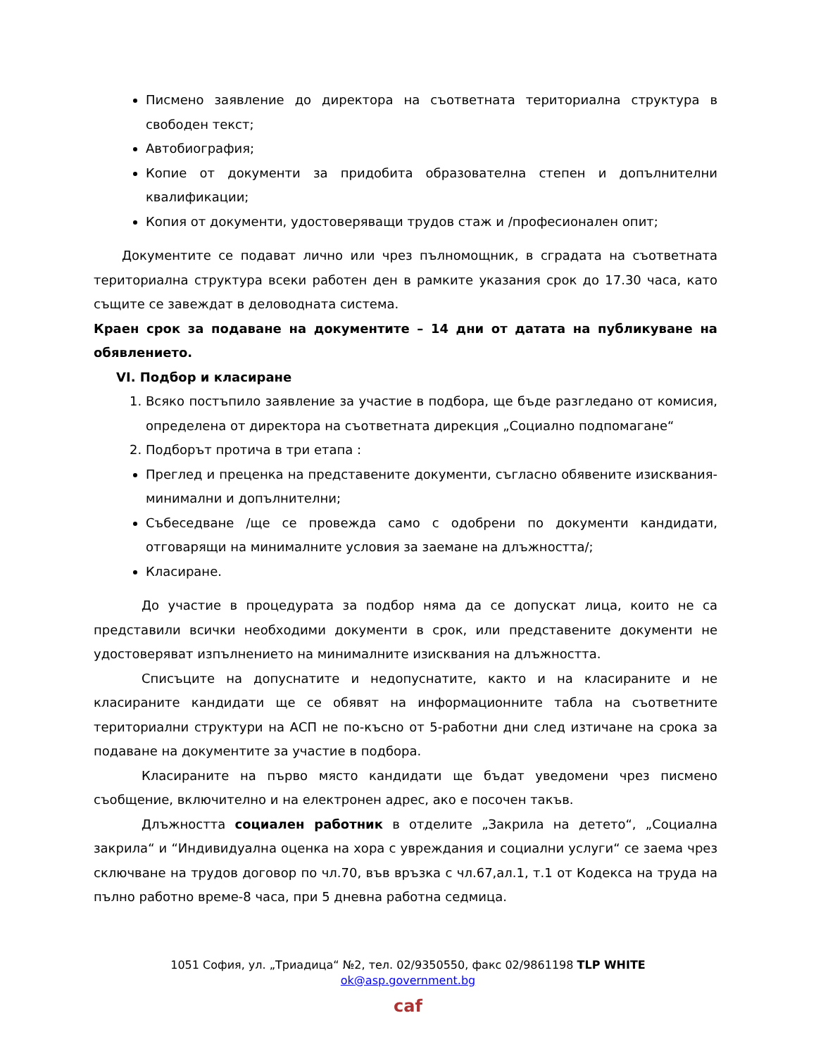Писмено заявление до директора на съответната териториална структура в свободен текст;
Автобиография;
Копие от документи за придобита образователна степен и допълнителни квалификации;
Копия от документи, удостоверяващи трудов стаж и /професионален опит;
Документите се подават лично или чрез пълномощник, в сградата на съответната териториална структура всеки работен ден в рамките указания срок до 17.30 часа, като същите се завеждат в деловодната система.
Краен срок за подаване на документите – 14 дни от датата на публикуване на обявлението.
VI. Подбор и класиране
1. Всяко постъпило заявление за участие в подбора, ще бъде разгледано от комисия, определена от директора на съответната дирекция „Социално подпомагане“
2. Подборът протича в три етапа :
Преглед и преценка на представените документи, съгласно обявените изисквания-минимални и допълнителни;
Събеседване /ще се провежда само с одобрени по документи кандидати, отговарящи на минималните условия за заемане на длъжността/;
Класиране.
До участие в процедурата за подбор няма да се допускат лица, които не са представили всички необходими документи в срок, или представените документи не удостоверяват изпълнението на минималните изисквания на длъжността.
Списъците на допуснатите и недопуснатите, както и на класираните и не класираните кандидати ще се обявят на информационните табла на съответните териториални структури на АСП не по-късно от 5-работни дни след изтичане на срока за подаване на документите за участие в подбора.
Класираните на първо място кандидати ще бъдат уведомени чрез писмено съобщение, включително и на електронен адрес, ако е посочен такъв.
Длъжността социален работник в отделите „Закрила на детето“, „Социална закрила“ и “Индивидуална оценка на хора с увреждания и социални услуги“ се заема чрез сключване на трудов договор по чл.70, във връзка с чл.67,ал.1, т.1 от Кодекса на труда на пълно работно време-8 часа, при 5 дневна работна седмица.
1051 София, ул. „Триадица“ №2, тел. 02/9350550, факс 02/9861198 TLP WHITE
ok@asp.government.bg
caf